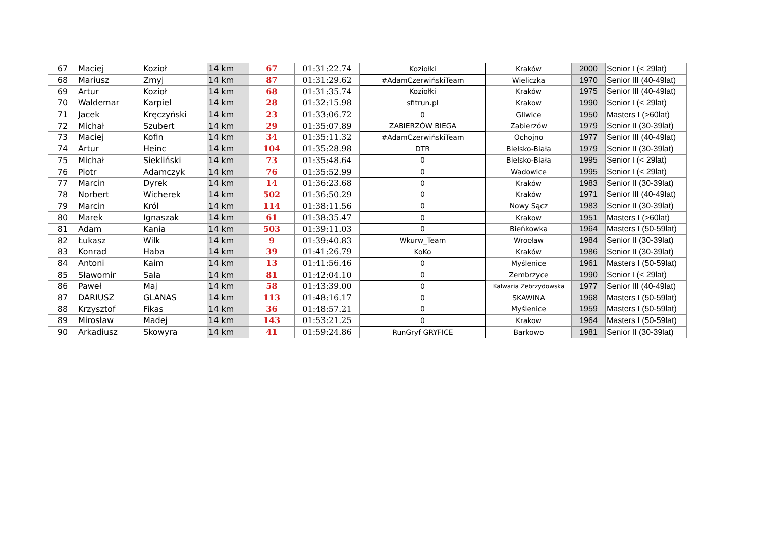| 67 | Maciej | Kozioł | 14 km | 67 | 01:31:22.74 | Koziołki | Kraków | 2000 | Senior I (< 29lat) |
| 68 | Mariusz | Zmyj | 14 km | 87 | 01:31:29.62 | #AdamCzerwińskiTeam | Wieliczka | 1970 | Senior III (40-49lat) |
| 69 | Artur | Kozioł | 14 km | 68 | 01:31:35.74 | Koziołki | Kraków | 1975 | Senior III (40-49lat) |
| 70 | Waldemar | Karpiel | 14 km | 28 | 01:32:15.98 | sfitrun.pl | Krakow | 1990 | Senior I (< 29lat) |
| 71 | Jacek | Kręczyński | 14 km | 23 | 01:33:06.72 | 0 | Gliwice | 1950 | Masters I (>60lat) |
| 72 | Michał | Szubert | 14 km | 29 | 01:35:07.89 | ZABIERZÓW BIEGA | Zabierzów | 1979 | Senior II (30-39lat) |
| 73 | Maciej | Kofin | 14 km | 34 | 01:35:11.32 | #AdamCzerwińskiTeam | Ochojno | 1977 | Senior III (40-49lat) |
| 74 | Artur | Heinc | 14 km | 104 | 01:35:28.98 | DTR | Bielsko-Biała | 1979 | Senior II (30-39lat) |
| 75 | Michał | Siekliński | 14 km | 73 | 01:35:48.64 | 0 | Bielsko-Biała | 1995 | Senior I (< 29lat) |
| 76 | Piotr | Adamczyk | 14 km | 76 | 01:35:52.99 | 0 | Wadowice | 1995 | Senior I (< 29lat) |
| 77 | Marcin | Dyrek | 14 km | 14 | 01:36:23.68 | 0 | Kraków | 1983 | Senior II (30-39lat) |
| 78 | Norbert | Wicherek | 14 km | 502 | 01:36:50.29 | 0 | Kraków | 1971 | Senior III (40-49lat) |
| 79 | Marcin | Król | 14 km | 114 | 01:38:11.56 | 0 | Nowy Sącz | 1983 | Senior II (30-39lat) |
| 80 | Marek | Ignaszak | 14 km | 61 | 01:38:35.47 | 0 | Krakow | 1951 | Masters I (>60lat) |
| 81 | Adam | Kania | 14 km | 503 | 01:39:11.03 | 0 | Bieńkowka | 1964 | Masters I (50-59lat) |
| 82 | Łukasz | Wilk | 14 km | 9 | 01:39:40.83 | Wkurw_Team | Wrocław | 1984 | Senior II (30-39lat) |
| 83 | Konrad | Haba | 14 km | 39 | 01:41:26.79 | KoKo | Kraków | 1986 | Senior II (30-39lat) |
| 84 | Antoni | Kaim | 14 km | 13 | 01:41:56.46 | 0 | Myślenice | 1961 | Masters I (50-59lat) |
| 85 | Sławomir | Sala | 14 km | 81 | 01:42:04.10 | 0 | Zembrzyce | 1990 | Senior I (< 29lat) |
| 86 | Paweł | Maj | 14 km | 58 | 01:43:39.00 | 0 | Kalwaria Zebrzydowska | 1977 | Senior III (40-49lat) |
| 87 | DARIUSZ | GLANAS | 14 km | 113 | 01:48:16.17 | 0 | SKAWINA | 1968 | Masters I (50-59lat) |
| 88 | Krzysztof | Fikas | 14 km | 36 | 01:48:57.21 | 0 | Myślenice | 1959 | Masters I (50-59lat) |
| 89 | Mirosław | Madej | 14 km | 143 | 01:53:21.25 | 0 | Krakow | 1964 | Masters I (50-59lat) |
| 90 | Arkadiusz | Skowyra | 14 km | 41 | 01:59:24.86 | RunGryf GRYFICE | Barkowo | 1981 | Senior II (30-39lat) |